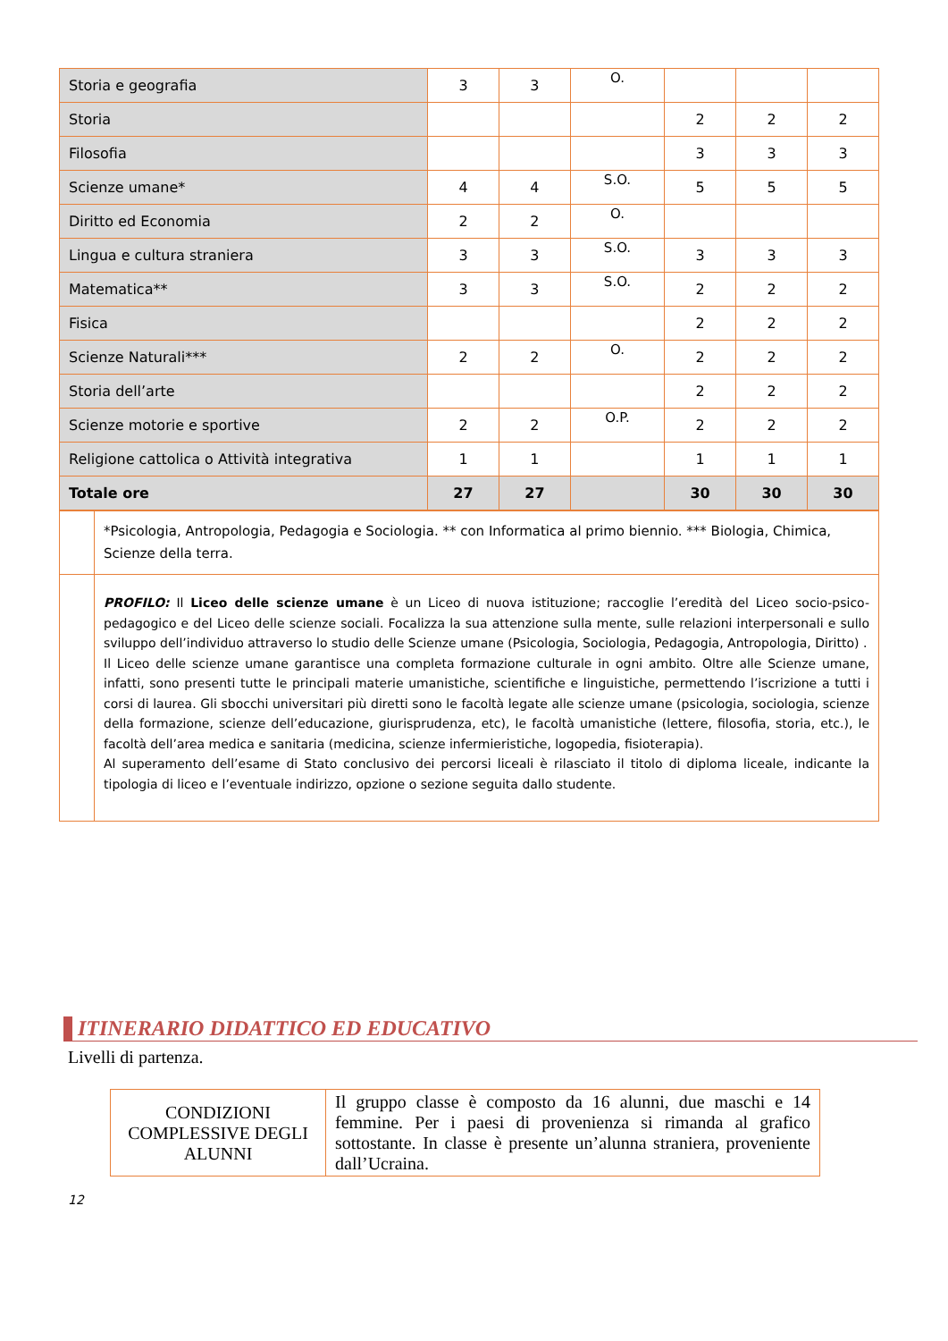| Storia e geografia | 3 | 3 | O. | | | |
| Storia | | | | 2 | 2 | 2 |
| Filosofia | | | | 3 | 3 | 3 |
| Scienze umane* | 4 | 4 | S.O. | 5 | 5 | 5 |
| Diritto ed Economia | 2 | 2 | O. | | | |
| Lingua e cultura straniera | 3 | 3 | S.O. | 3 | 3 | 3 |
| Matematica** | 3 | 3 | S.O. | 2 | 2 | 2 |
| Fisica | | | | 2 | 2 | 2 |
| Scienze Naturali*** | 2 | 2 | O. | 2 | 2 | 2 |
| Storia dell’arte | | | | 2 | 2 | 2 |
| Scienze motorie e sportive | 2 | 2 | O.P. | 2 | 2 | 2 |
| Religione cattolica o Attività integrativa | 1 | 1 | | 1 | 1 | 1 |
| Totale ore | 27 | 27 | | 30 | 30 | 30 |
| | *Psicologia, Antropologia, Pedagogia e Sociologia. ** con Informatica al primo biennio. *** Biologia, Chimica, Scienze della terra. |
| | PROFILO: Il Liceo delle scienze umane è un Liceo di nuova istituzione; raccoglie l’eredità del Liceo socio-psico-pedagogico e del Liceo delle scienze sociali. Focalizza la sua attenzione sulla mente, sulle relazioni interpersonali e sullo sviluppo dell’individuo attraverso lo studio delle Scienze umane (Psicologia, Sociologia, Pedagogia, Antropologia, Diritto) . Il Liceo delle scienze umane garantisce una completa formazione culturale in ogni ambito. Oltre alle Scienze umane, infatti, sono presenti tutte le principali materie umanistiche, scientifiche e linguistiche, permettendo l’iscrizione a tutti i corsi di laurea. Gli sbocchi universitari più diretti sono le facoltà legate alle scienze umane (psicologia, sociologia, scienze della formazione, scienze dell’educazione, giurisprudenza, etc), le facoltà umanistiche (lettere, filosofia, storia, etc.), le facoltà dell’area medica e sanitaria (medicina, scienze infermieristiche, logopedia, fisioterapia). Al superamento dell’esame di Stato conclusivo dei percorsi liceali è rilasciato il titolo di diploma liceale, indicante la tipologia di liceo e l’eventuale indirizzo, opzione o sezione seguita dallo studente. |
ITINERARIO DIDATTICO ED EDUCATIVO
Livelli di partenza.
| CONDIZIONI COMPLESSIVE DEGLI ALUNNI | Il gruppo classe è composto da 16 alunni, due maschi e 14 femmine. Per i paesi di provenienza si rimanda al grafico sottostante. In classe è presente un’alunna straniera, proveniente dall’Ucraina. |
12